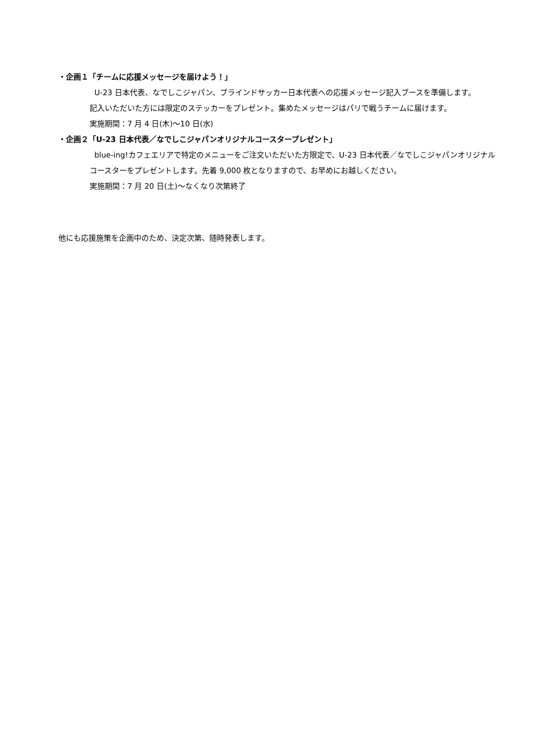・企画１「チームに応援メッセージを届けよう！」
U-23 日本代表、なでしこジャパン、ブラインドサッカー日本代表への応援メッセージ記入ブースを準備します。
記入いただいた方には限定のステッカーをプレゼント。集めたメッセージはパリで戦うチームに届けます。
実施期間：7 月 4 日(木)～10 日(水)
・企画２「U-23 日本代表／なでしこジャパンオリジナルコースタープレゼント」
blue-ing!カフェエリアで特定のメニューをご注文いただいた方限定で、U-23 日本代表／なでしこジャパンオリジナル
コースターをプレゼントします。先着 9,000 枚となりますので、お早めにお越しください。
実施期間：7 月 20 日(土)～なくなり次第終了
他にも応援施策を企画中のため、決定次第、随時発表します。